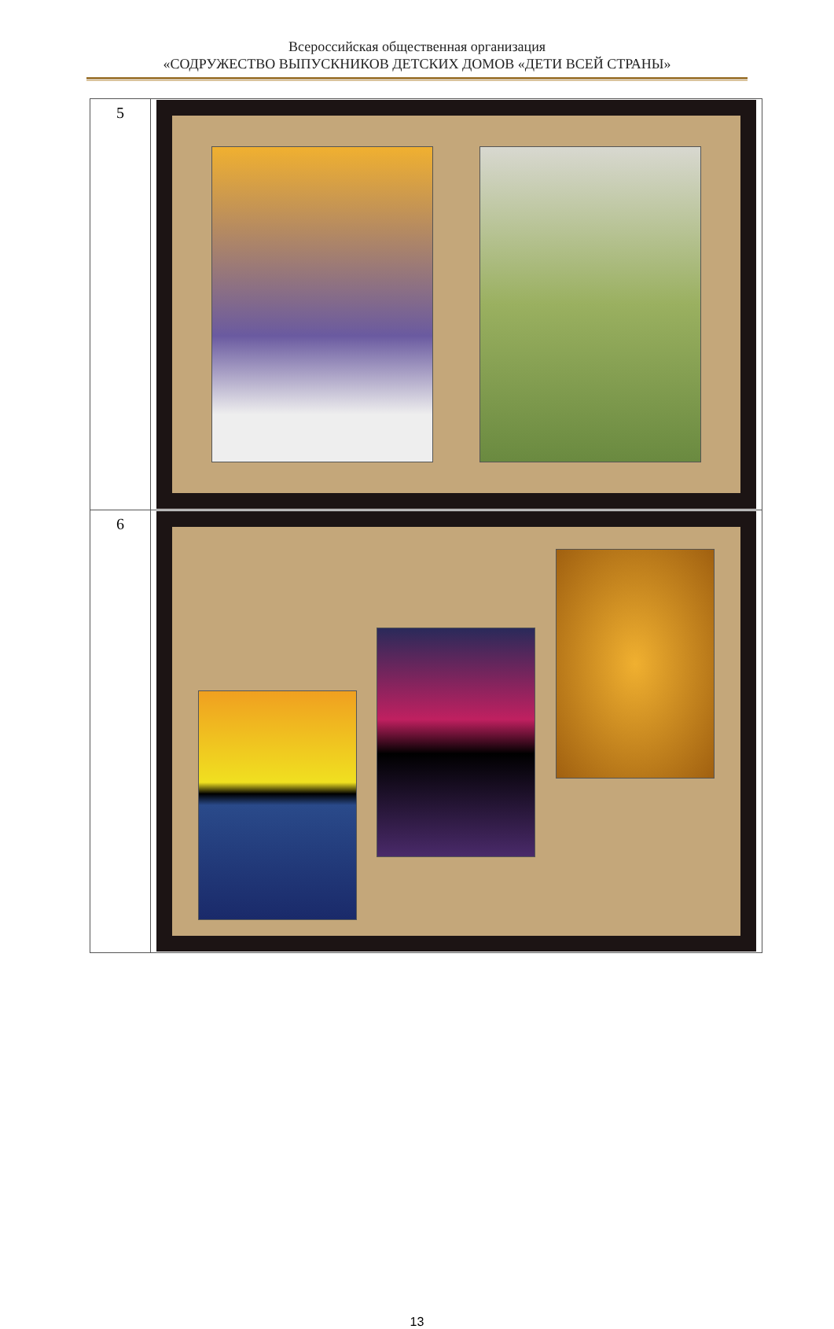Всероссийская общественная организация
«СОДРУЖЕСТВО ВЫПУСКНИКОВ ДЕТСКИХ ДОМОВ «ДЕТИ ВСЕЙ СТРАНЫ»
| 5 | |
| 6 | |
13